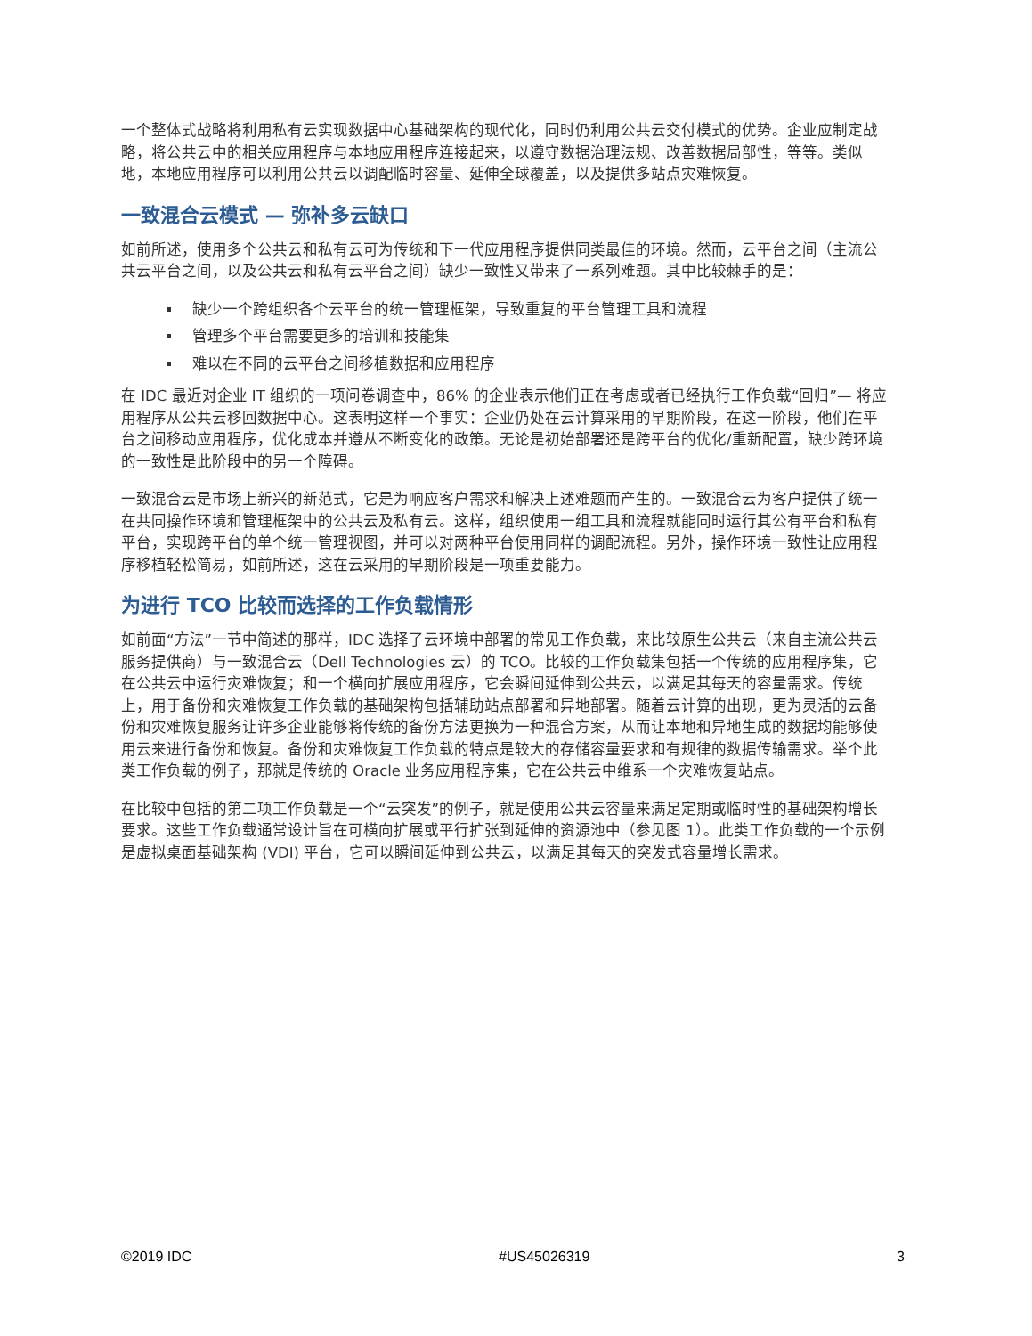一个整体式战略将利用私有云实现数据中心基础架构的现代化，同时仍利用公共云交付模式的优势。企业应制定战略，将公共云中的相关应用程序与本地应用程序连接起来，以遵守数据治理法规、改善数据局部性，等等。类似地，本地应用程序可以利用公共云以调配临时容量、延伸全球覆盖，以及提供多站点灾难恢复。
一致混合云模式 — 弥补多云缺口
如前所述，使用多个公共云和私有云可为传统和下一代应用程序提供同类最佳的环境。然而，云平台之间（主流公共云平台之间，以及公共云和私有云平台之间）缺少一致性又带来了一系列难题。其中比较棘手的是：
缺少一个跨组织各个云平台的统一管理框架，导致重复的平台管理工具和流程
管理多个平台需要更多的培训和技能集
难以在不同的云平台之间移植数据和应用程序
在 IDC 最近对企业 IT 组织的一项问卷调查中，86% 的企业表示他们正在考虑或者已经执行工作负载“回归”— 将应用程序从公共云移回数据中心。这表明这样一个事实：企业仍处在云计算采用的早期阶段，在这一阶段，他们在平台之间移动应用程序，优化成本并遵从不断变化的政策。无论是初始部署还是跨平台的优化/重新配置，缺少跨环境的一致性是此阶段中的另一个障碍。
一致混合云是市场上新兴的新范式，它是为响应客户需求和解决上述难题而产生的。一致混合云为客户提供了统一在共同操作环境和管理框架中的公共云及私有云。这样，组织使用一组工具和流程就能同时运行其公有平台和私有平台，实现跨平台的单个统一管理视图，并可以对两种平台使用同样的调配流程。另外，操作环境一致性让应用程序移植轻松简易，如前所述，这在云采用的早期阶段是一项重要能力。
为进行 TCO 比较而选择的工作负载情形
如前面“方法”一节中简述的那样，IDC 选择了云环境中部署的常见工作负载，来比较原生公共云（来自主流公共云服务提供商）与一致混合云（Dell Technologies 云）的 TCO。比较的工作负载集包括一个传统的应用程序集，它在公共云中运行灾难恢复；和一个横向扩展应用程序，它会瞬间延伸到公共云，以满足其每天的容量需求。传统上，用于备份和灾难恢复工作负载的基础架构包括辅助站点部署和异地部署。随着云计算的出现，更为灵活的云备份和灾难恢复服务让许多企业能够将传统的备份方法更换为一种混合方案，从而让本地和异地生成的数据均能够使用云来进行备份和恢复。备份和灾难恢复工作负载的特点是较大的存储容量要求和有规律的数据传输需求。举个此类工作负载的例子，那就是传统的 Oracle 业务应用程序集，它在公共云中维系一个灾难恢复站点。
在比较中包括的第二项工作负载是一个“云突发”的例子，就是使用公共云容量来满足定期或临时性的基础架构增长要求。这些工作负载通常设计旨在可横向扩展或平行扩张到延伸的资源池中（参见图 1）。此类工作负载的一个示例是虚拟桌面基础架构 (VDI) 平台，它可以瞬间延伸到公共云，以满足其每天的突发式容量增长需求。
©2019 IDC #US45026319 3